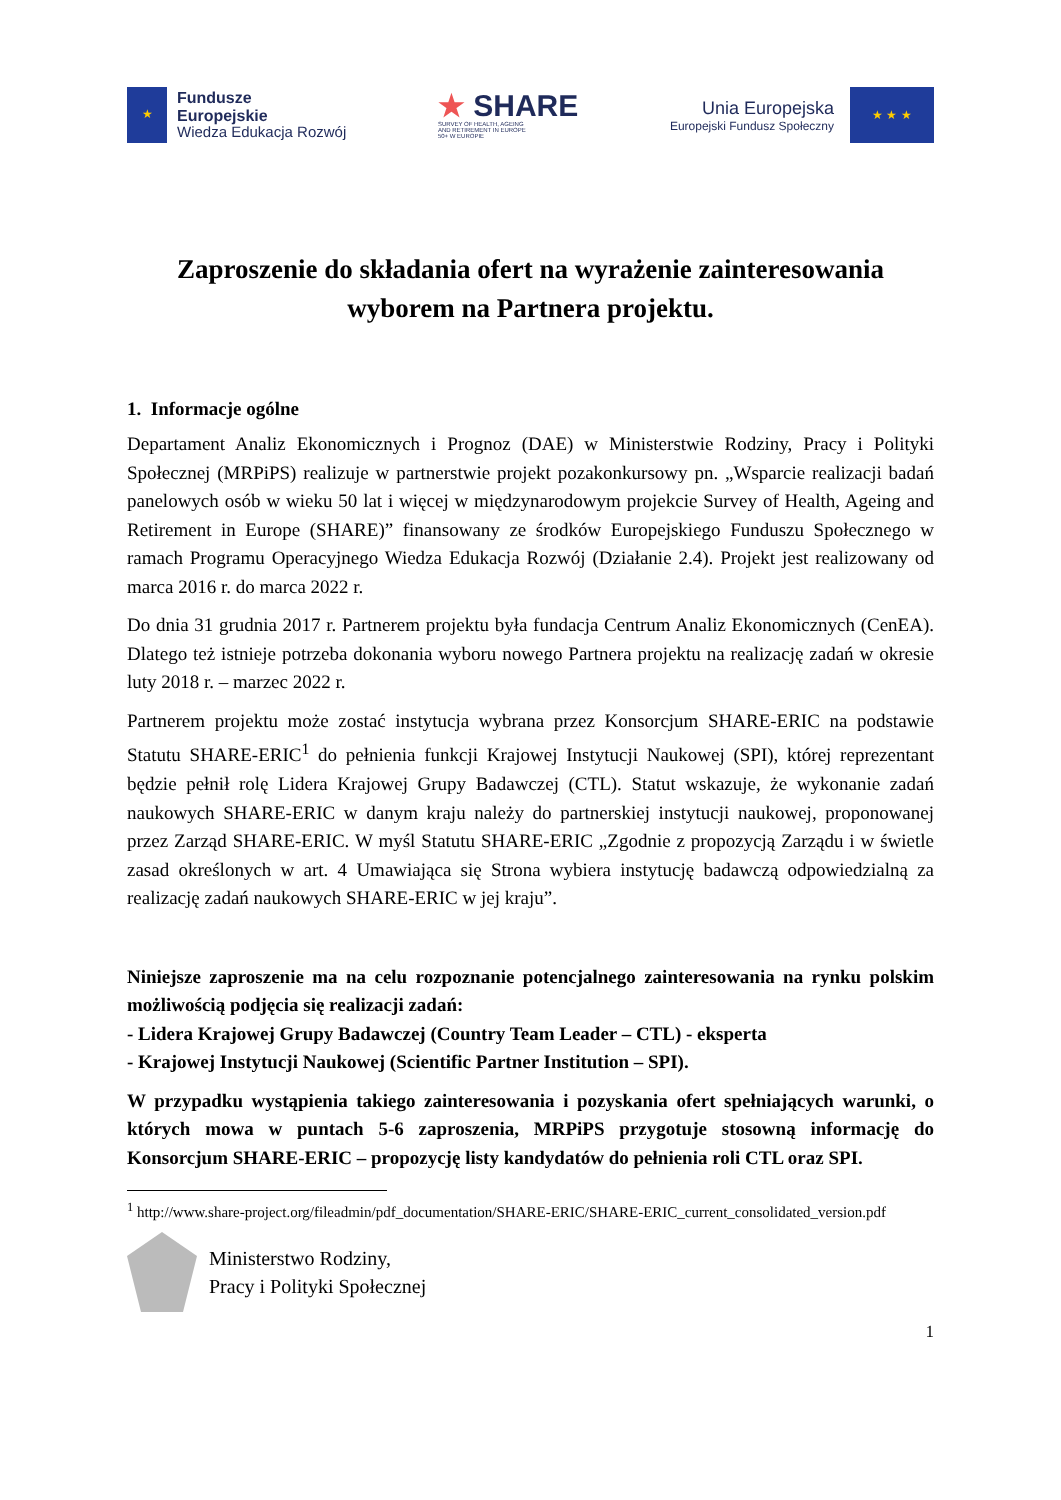★
Fundusze
Europejskie
Wiedza Edukacja Rozwój
★ SHARE
SURVEY OF HEALTH, AGEING
AND RETIREMENT IN EUROPE
50+ W EUROPIE
Unia Europejska
Europejski Fundusz Społeczny
★ ★ ★
Zaproszenie do składania ofert na wyrażenie zainteresowania wyborem na Partnera projektu.
1. Informacje ogólne
Departament Analiz Ekonomicznych i Prognoz (DAE) w Ministerstwie Rodziny, Pracy i Polityki Społecznej (MRPiPS) realizuje w partnerstwie projekt pozakonkursowy pn. „Wsparcie realizacji badań panelowych osób w wieku 50 lat i więcej w międzynarodowym projekcie Survey of Health, Ageing and Retirement in Europe (SHARE)” finansowany ze środków Europejskiego Funduszu Społecznego w ramach Programu Operacyjnego Wiedza Edukacja Rozwój (Działanie 2.4). Projekt jest realizowany od marca 2016 r. do marca 2022 r.
Do dnia 31 grudnia 2017 r. Partnerem projektu była fundacja Centrum Analiz Ekonomicznych (CenEA). Dlatego też istnieje potrzeba dokonania wyboru nowego Partnera projektu na realizację zadań w okresie luty 2018 r. – marzec 2022 r.
Partnerem projektu może zostać instytucja wybrana przez Konsorcjum SHARE-ERIC na podstawie Statutu SHARE-ERIC<sup>1</sup> do pełnienia funkcji Krajowej Instytucji Naukowej (SPI), której reprezentant będzie pełnił rolę Lidera Krajowej Grupy Badawczej (CTL). Statut wskazuje, że wykonanie zadań naukowych SHARE-ERIC w danym kraju należy do partnerskiej instytucji naukowej, proponowanej przez Zarząd SHARE-ERIC. W myśl Statutu SHARE-ERIC „Zgodnie z propozycją Zarządu i w świetle zasad określonych w art. 4 Umawiająca się Strona wybiera instytucję badawczą odpowiedzialną za realizację zadań naukowych SHARE-ERIC w jej kraju”.
Niniejsze zaproszenie ma na celu rozpoznanie potencjalnego zainteresowania na rynku polskim możliwością podjęcia się realizacji zadań:
- Lidera Krajowej Grupy Badawczej (Country Team Leader – CTL) - eksperta
- Krajowej Instytucji Naukowej (Scientific Partner Institution – SPI).
W przypadku wystąpienia takiego zainteresowania i pozyskania ofert spełniających warunki, o których mowa w puntach 5-6 zaproszenia, MRPiPS przygotuje stosowną informację do Konsorcjum SHARE-ERIC – propozycję listy kandydatów do pełnienia roli CTL oraz SPI.
<sup>1</sup> http://www.share-project.org/fileadmin/pdf_documentation/SHARE-ERIC/SHARE-ERIC_current_consolidated_version.pdf
Ministerstwo Rodziny,
Pracy i Polityki Społecznej
1